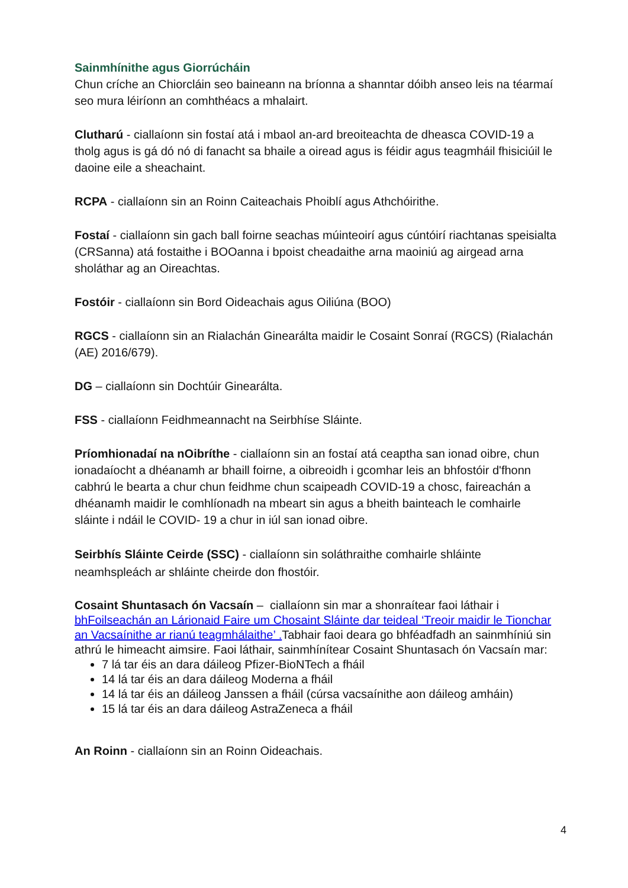Sainmhínithe agus Giorrúcháin
Chun críche an Chiorcláin seo baineann na bríonna a shanntar dóibh anseo leis na téarmaí seo mura léiríonn an comhthéacs a mhalairt.
Clutharú - ciallaíonn sin fostaí atá i mbaol an-ard breoiteachta de dheasca COVID-19 a tholg agus is gá dó nó di fanacht sa bhaile a oiread agus is féidir agus teagmháil fhisiciúil le daoine eile a sheachaint.
RCPA - ciallaíonn sin an Roinn Caiteachais Phoiblí agus Athchóirithe.
Fostaí - ciallaíonn sin gach ball foirne seachas múinteoirí agus cúntóirí riachtanas speisialta (CRSanna) atá fostaithe i BOOanna i bpoist cheadaithe arna maoiniú ag airgead arna sholáthar ag an Oireachtas.
Fostóir - ciallaíonn sin Bord Oideachais agus Oiliúna (BOO)
RGCS - ciallaíonn sin an Rialachán Ginearálta maidir le Cosaint Sonraí (RGCS) (Rialachán (AE) 2016/679).
DG – ciallaíonn sin Dochtúir Ginearálta.
FSS - ciallaíonn Feidhmeannacht na Seirbhíse Sláinte.
Príomhionadaí na nOibríthe - ciallaíonn sin an fostaí atá ceaptha san ionad oibre, chun ionadaíocht a dhéanamh ar bhaill foirne, a oibreoidh i gcomhar leis an bhfostóir d'fhonn cabhrú le bearta a chur chun feidhme chun scaipeadh COVID-19 a chosc, faireachán a dhéanamh maidir le comhlíonadh na mbeart sin agus a bheith bainteach le comhairle sláinte i ndáil le COVID- 19 a chur in iúl san ionad oibre.
Seirbhís Sláinte Ceirde (SSC) - ciallaíonn sin soláthraithe comhairle shláinte neamhspleách ar shláinte cheirde don fhostóir.
Cosaint Shuntasach ón Vacsaín – ciallaíonn sin mar a shonraítear faoi láthair i bhFoilseachán an Lárionaid Faire um Chosaint Sláinte dar teideal ‘Treoir maidir le Tionchar an Vacsaínithe ar rianú teagmhálaithe’ . Tabhair faoi deara go bhféadfadh an sainmhíniú sin athrú le himeacht aimsire. Faoi láthair, sainmhínítear Cosaint Shuntasach ón Vacsaín mar:
7 lá tar éis an dara dáileog Pfizer-BioNTech a fháil
14 lá tar éis an dara dáileog Moderna a fháil
14 lá tar éis an dáileog Janssen a fháil (cúrsa vacsaínithe aon dáileog amháin)
15 lá tar éis an dara dáileog AstraZeneca a fháil
An Roinn - ciallaíonn sin an Roinn Oideachais.
4